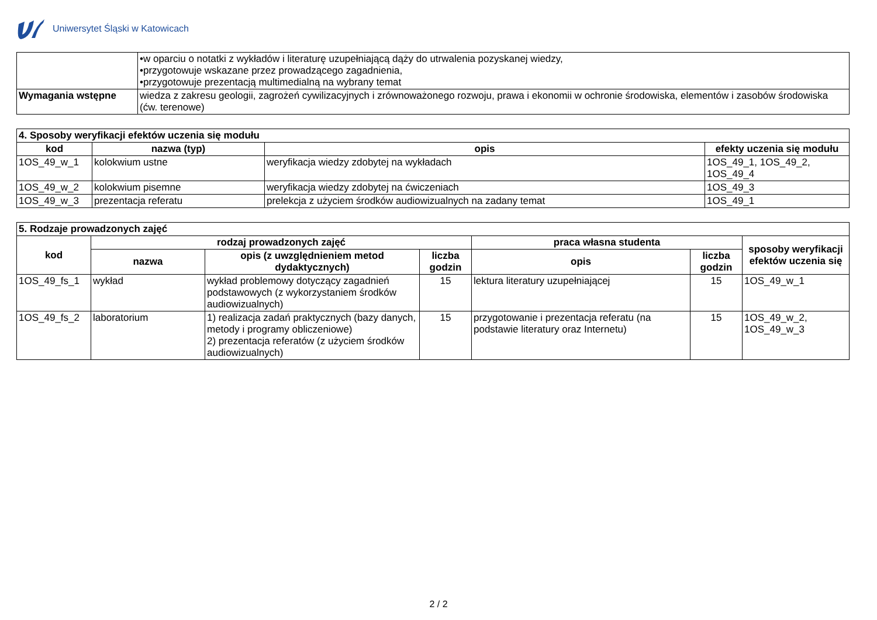Uniwersytet Śląski w Katowicach
| | •w oparciu o notatki z wykładów i literaturę uzupełniającą dąży do utrwalenia pozyskanej wiedzy, •przygotowuje wskazane przez prowadzącego zagadnienia, •przygotowuje prezentacją multimedialną na wybrany temat |
| Wymagania wstępne | wiedza z zakresu geologii, zagrożeń cywilizacyjnych i zrównoważonego rozwoju, prawa i ekonomii w ochronie środowiska, elementów i zasobów środowiska (ćw. terenowe) |
| 4. Sposoby weryfikacji efektów uczenia się modułu | | | |
| kod | nazwa (typ) | opis | efekty uczenia się modułu |
| 1OS_49_w_1 | kolokwium ustne | weryfikacja wiedzy zdobytej na wykładach | 1OS_49_1, 1OS_49_2, 1OS_49_4 |
| 1OS_49_w_2 | kolokwium pisemne | weryfikacja wiedzy zdobytej na ćwiczeniach | 1OS_49_3 |
| 1OS_49_w_3 | prezentacja referatu | prelekcja z użyciem środków audiowizualnych na zadany temat | 1OS_49_1 |
| 5. Rodzaje prowadzonych zajęć | | | | | | |
| kod | rodzaj prowadzonych zajęć | | | praca własna studenta | | sposoby weryfikacji efektów uczenia się |
| | nazwa | opis (z uwzględnieniem metod dydaktycznych) | liczba godzin | opis | liczba godzin | |
| 1OS_49_fs_1 | wykład | wykład problemowy dotyczący zagadnień podstawowych (z wykorzystaniem środków audiowizualnych) | 15 | lektura literatury uzupełniającej | 15 | 1OS_49_w_1 |
| 1OS_49_fs_2 | laboratorium | 1) realizacja zadań praktycznych (bazy danych, metody i programy obliczeniowe) 2) prezentacja referatów (z użyciem środków audiowizualnych) | 15 | przygotowanie i prezentacja referatu (na podstawie literatury oraz Internetu) | 15 | 1OS_49_w_2, 1OS_49_w_3 |
2 / 2